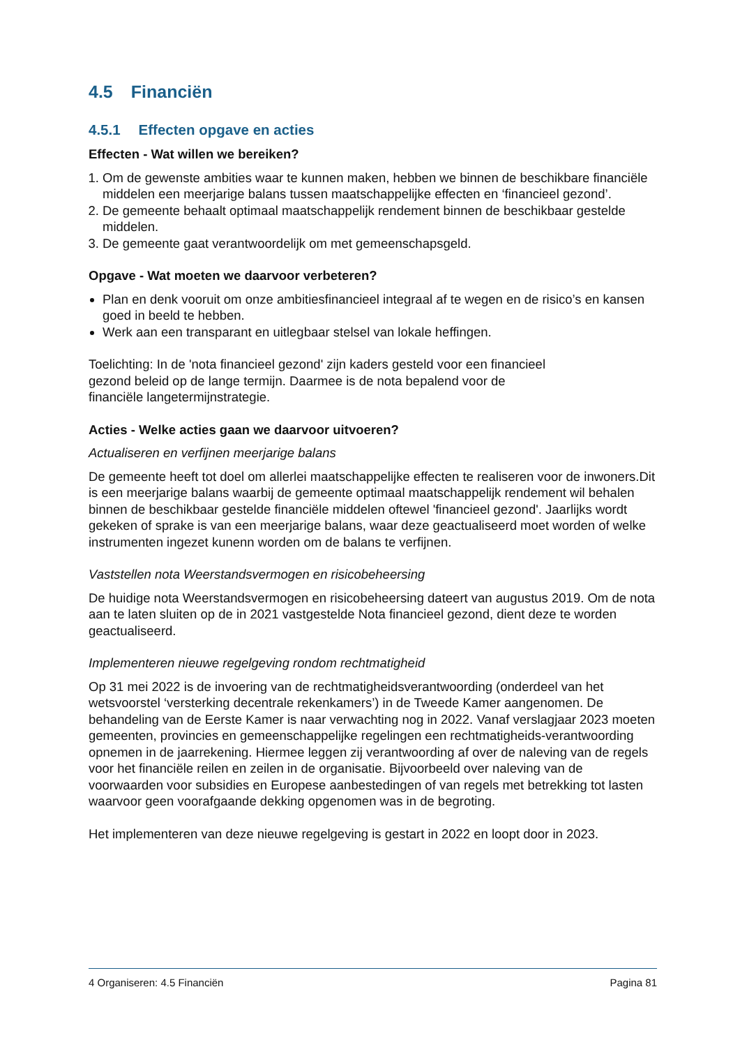4.5 Financiën
4.5.1 Effecten opgave en acties
Effecten - Wat willen we bereiken?
1. Om de gewenste ambities waar te kunnen maken, hebben we binnen de beschikbare financiële middelen een meerjarige balans tussen maatschappelijke effecten en ‘financieel gezond’.
2. De gemeente behaalt optimaal maatschappelijk rendement binnen de beschikbaar gestelde middelen.
3. De gemeente gaat verantwoordelijk om met gemeenschapsgeld.
Opgave - Wat moeten we daarvoor verbeteren?
Plan en denk vooruit om onze ambitiesfinancieel integraal af te wegen en de risico’s en kansen goed in beeld te hebben.
Werk aan een transparant en uitlegbaar stelsel van lokale heffingen.
Toelichting: In de 'nota financieel gezond' zijn kaders gesteld voor een financieel
gezond beleid op de lange termijn. Daarmee is de nota bepalend voor de
financiële langetermijnstrategie.
Acties - Welke acties gaan we daarvoor uitvoeren?
Actualiseren en verfijnen meerjarige balans
De gemeente heeft tot doel om allerlei maatschappelijke effecten te realiseren voor de inwoners.Dit is een meerjarige balans waarbij de gemeente optimaal maatschappelijk rendement wil behalen binnen de beschikbaar gestelde financiële middelen oftewel 'financieel gezond'. Jaarlijks wordt gekeken of sprake is van een meerjarige balans, waar deze geactualiseerd moet worden of welke instrumenten ingezet kunenn worden om de balans te verfijnen.
Vaststellen nota Weerstandsvermogen en risicobeheersing
De huidige nota Weerstandsvermogen en risicobeheersing dateert van augustus 2019. Om de nota aan te laten sluiten op de in 2021 vastgestelde Nota financieel gezond, dient deze te worden geactualiseerd.
Implementeren nieuwe regelgeving rondom rechtmatigheid
Op 31 mei 2022 is de invoering van de rechtmatigheidsverantwoording (onderdeel van het wetsvoorstel ‘versterking decentrale rekenkamers’) in de Tweede Kamer aangenomen. De behandeling van de Eerste Kamer is naar verwachting nog in 2022. Vanaf verslagjaar 2023 moeten gemeenten, provincies en gemeenschappelijke regelingen een rechtmatigheids-verantwoording opnemen in de jaarrekening. Hiermee leggen zij verantwoording af over de naleving van de regels voor het financiële reilen en zeilen in de organisatie. Bijvoorbeeld over naleving van de voorwaarden voor subsidies en Europese aanbestedingen of van regels met betrekking tot lasten waarvoor geen voorafgaande dekking opgenomen was in de begroting.
Het implementeren van deze nieuwe regelgeving is gestart in 2022 en loopt door in 2023.
4 Organiseren: 4.5 Financiën Pagina 81